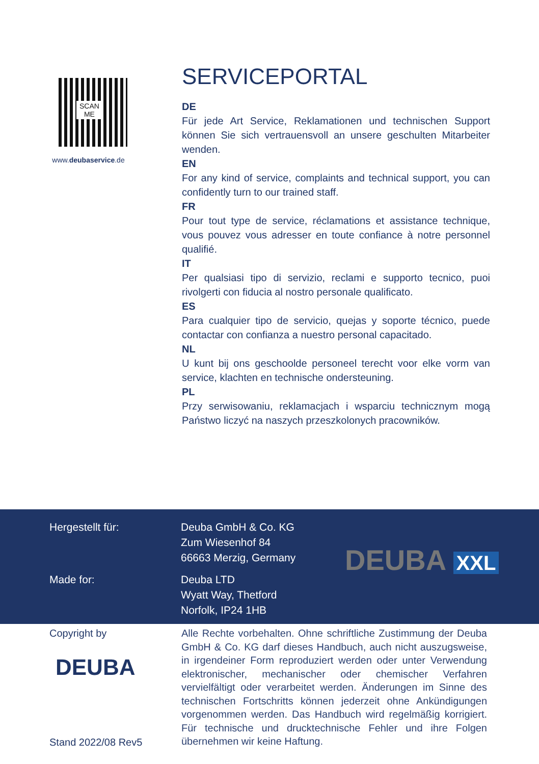SCAN
ME
www.deubaservice.de
SERVICEPORTAL
DE
Für jede Art Service, Reklamationen und technischen Support können Sie sich vertrauensvoll an unsere geschulten Mitarbeiter wenden.
EN
For any kind of service, complaints and technical support, you can confidently turn to our trained staff.
FR
Pour tout type de service, réclamations et assistance technique, vous pouvez vous adresser en toute confiance à notre personnel qualifié.
IT
Per qualsiasi tipo di servizio, reclami e supporto tecnico, puoi rivolgerti con fiducia al nostro personale qualificato.
ES
Para cualquier tipo de servicio, quejas y soporte técnico, puede contactar con confianza a nuestro personal capacitado.
NL
U kunt bij ons geschoolde personeel terecht voor elke vorm van service, klachten en technische ondersteuning.
PL
Przy serwisowaniu, reklamacjach i wsparciu technicznym mogą Państwo liczyć na naszych przeszkolonych pracowników.
Hergestellt für: Deuba GmbH & Co. KG
Zum Wiesenhof 84
66663 Merzig, Germany
Made for: Deuba LTD
Wyatt Way, Thetford
Norfolk, IP24 1HB
DEUBA XXL
Copyright by
DEUBA
Stand 2022/08 Rev5
Alle Rechte vorbehalten. Ohne schriftliche Zustimmung der Deuba GmbH & Co. KG darf dieses Handbuch, auch nicht auszugsweise, in irgendeiner Form reproduziert werden oder unter Verwendung elektronischer, mechanischer oder chemischer Verfahren vervielfältigt oder verarbeitet werden. Änderungen im Sinne des technischen Fortschritts können jederzeit ohne Ankündigungen vorgenommen werden. Das Handbuch wird regelmäßig korrigiert. Für technische und drucktechnische Fehler und ihre Folgen übernehmen wir keine Haftung.